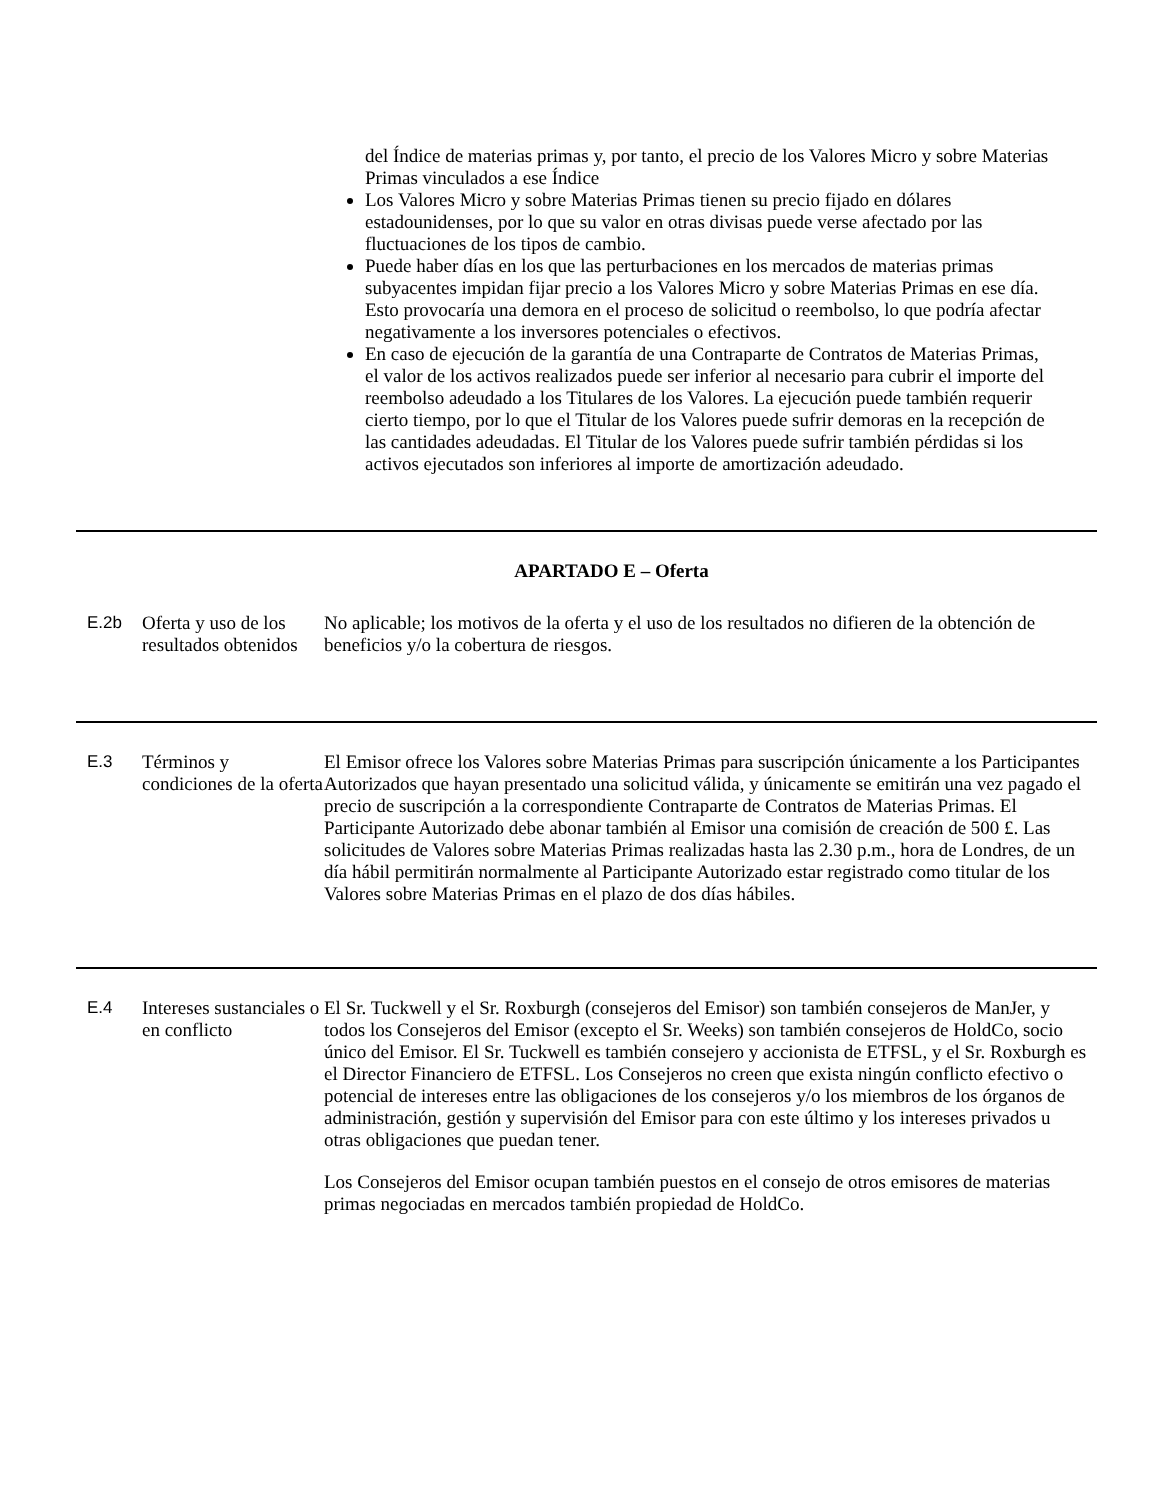del Índice de materias primas y, por tanto, el precio de los Valores Micro y sobre Materias Primas vinculados a ese Índice
Los Valores Micro y sobre Materias Primas tienen su precio fijado en dólares estadounidenses, por lo que su valor en otras divisas puede verse afectado por las fluctuaciones de los tipos de cambio.
Puede haber días en los que las perturbaciones en los mercados de materias primas subyacentes impidan fijar precio a los Valores Micro y sobre Materias Primas en ese día. Esto provocaría una demora en el proceso de solicitud o reembolso, lo que podría afectar negativamente a los inversores potenciales o efectivos.
En caso de ejecución de la garantía de una Contraparte de Contratos de Materias Primas, el valor de los activos realizados puede ser inferior al necesario para cubrir el importe del reembolso adeudado a los Titulares de los Valores. La ejecución puede también requerir cierto tiempo, por lo que el Titular de los Valores puede sufrir demoras en la recepción de las cantidades adeudadas. El Titular de los Valores puede sufrir también pérdidas si los activos ejecutados son inferiores al importe de amortización adeudado.
APARTADO E – Oferta
| E.2b | Oferta y uso de los resultados obtenidos | No aplicable; los motivos de la oferta y el uso de los resultados no difieren de la obtención de beneficios y/o la cobertura de riesgos. |
| E.3 | Términos y condiciones de la oferta | El Emisor ofrece los Valores sobre Materias Primas para suscripción únicamente a los Participantes Autorizados que hayan presentado una solicitud válida, y únicamente se emitirán una vez pagado el precio de suscripción a la correspondiente Contraparte de Contratos de Materias Primas. El Participante Autorizado debe abonar también al Emisor una comisión de creación de 500 £. Las solicitudes de Valores sobre Materias Primas realizadas hasta las 2.30 p.m., hora de Londres, de un día hábil permitirán normalmente al Participante Autorizado estar registrado como titular de los Valores sobre Materias Primas en el plazo de dos días hábiles. |
| E.4 | Intereses sustanciales o en conflicto | El Sr. Tuckwell y el Sr. Roxburgh (consejeros del Emisor) son también consejeros de ManJer, y todos los Consejeros del Emisor (excepto el Sr. Weeks) son también consejeros de HoldCo, socio único del Emisor. El Sr. Tuckwell es también consejero y accionista de ETFSL, y el Sr. Roxburgh es el Director Financiero de ETFSL. Los Consejeros no creen que exista ningún conflicto efectivo o potencial de intereses entre las obligaciones de los consejeros y/o los miembros de los órganos de administración, gestión y supervisión del Emisor para con este último y los intereses privados u otras obligaciones que puedan tener. Los Consejeros del Emisor ocupan también puestos en el consejo de otros emisores de materias primas negociadas en mercados también propiedad de HoldCo. |